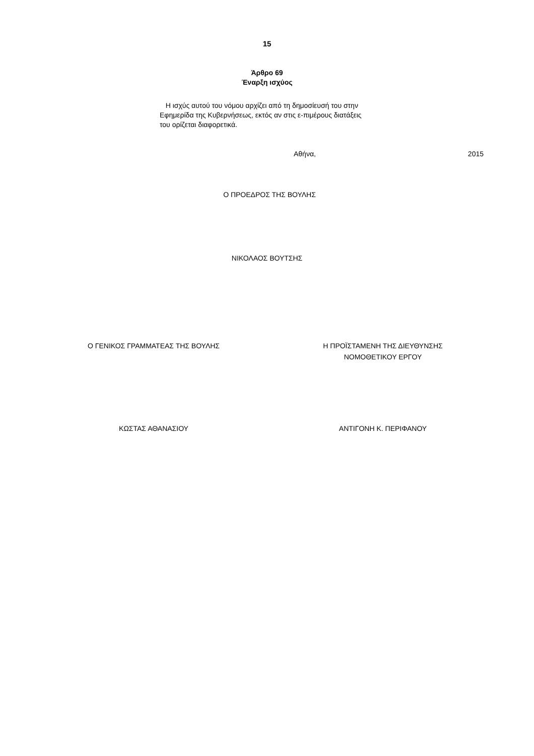15
Άρθρο 69
Έναρξη ισχύος
Η ισχύς αυτού του νόμου αρχίζει από τη δημοσίευσή του στην Εφημερίδα της Κυβερνήσεως, εκτός αν στις ε-πιμέρους διατάξεις του ορίζεται διαφορετικά.
Αθήνα, 2015
Ο ΠΡΟΕΔΡΟΣ ΤΗΣ ΒΟΥΛΗΣ
ΝΙΚΟΛΑΟΣ ΒΟΥΤΣΗΣ
Ο ΓΕΝΙΚΟΣ ΓΡΑΜΜΑΤΕΑΣ ΤΗΣ ΒΟΥΛΗΣ Η ΠΡΟΪΣΤΑΜΕΝΗ ΤΗΣ ΔΙΕΥΘΥΝΣΗΣ
ΝΟΜΟΘΕΤΙΚΟΥ ΕΡΓΟΥ
ΚΩΣΤΑΣ ΑΘΑΝΑΣΙΟΥ ΑΝΤΙΓΟΝΗ Κ. ΠΕΡΙΦΑΝΟΥ